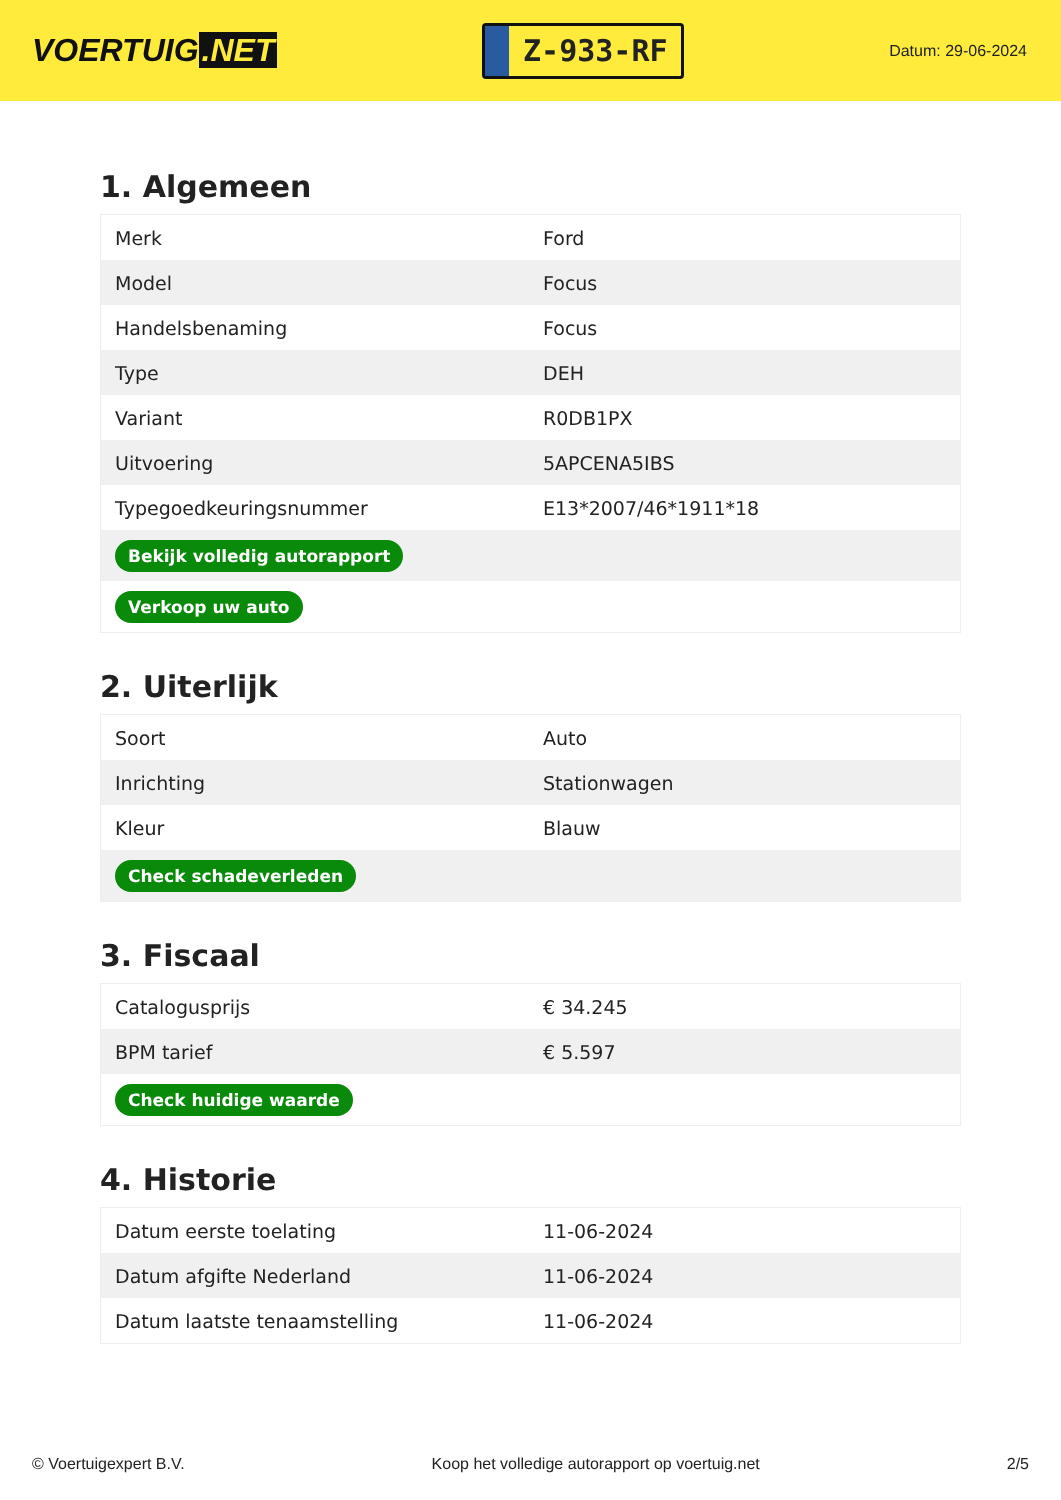VOERTUIG.NET
Z-933-RF
Datum: 29-06-2024
1. Algemeen
| Merk | Ford |
| Model | Focus |
| Handelsbenaming | Focus |
| Type | DEH |
| Variant | R0DB1PX |
| Uitvoering | 5APCENA5IBS |
| Typegoedkeuringsnummer | E13*2007/46*1911*18 |
| Bekijk volledig autorapport | |
| Verkoop uw auto | |
2. Uiterlijk
| Soort | Auto |
| Inrichting | Stationwagen |
| Kleur | Blauw |
| Check schadeverleden | |
3. Fiscaal
| Catalogusprijs | € 34.245 |
| BPM tarief | € 5.597 |
| Check huidige waarde | |
4. Historie
| Datum eerste toelating | 11-06-2024 |
| Datum afgifte Nederland | 11-06-2024 |
| Datum laatste tenaamstelling | 11-06-2024 |
© Voertuigexpert B.V. Koop het volledige autorapport op voertuig.net 2/5